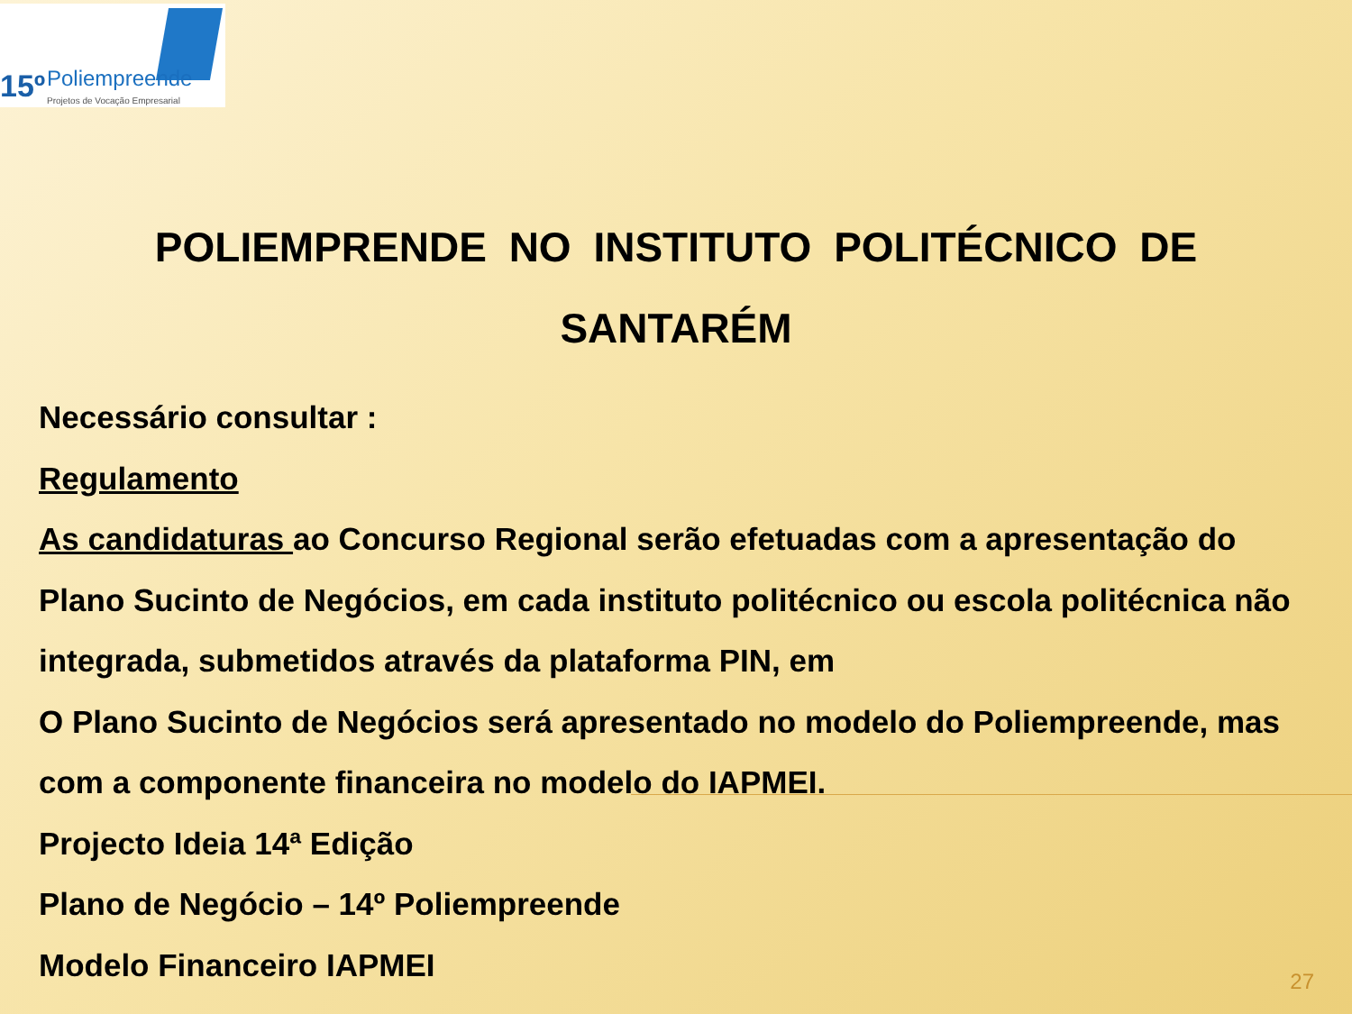15º Poliempreende
Projetos de Vocação Empresarial
POLIEMPRENDE NO INSTITUTO POLITÉCNICO DE SANTARÉM
Necessário consultar :
Regulamento
As candidaturas ao Concurso Regional serão efetuadas com a apresentação do Plano Sucinto de Negócios, em cada instituto politécnico ou escola politécnica não integrada, submetidos através da plataforma PIN, em
O Plano Sucinto de Negócios será apresentado no modelo do Poliempreende, mas com a componente financeira no modelo do IAPMEI.
Projecto Ideia 14ª Edição
Plano de Negócio – 14º Poliempreende
Modelo Financeiro IAPMEI
27